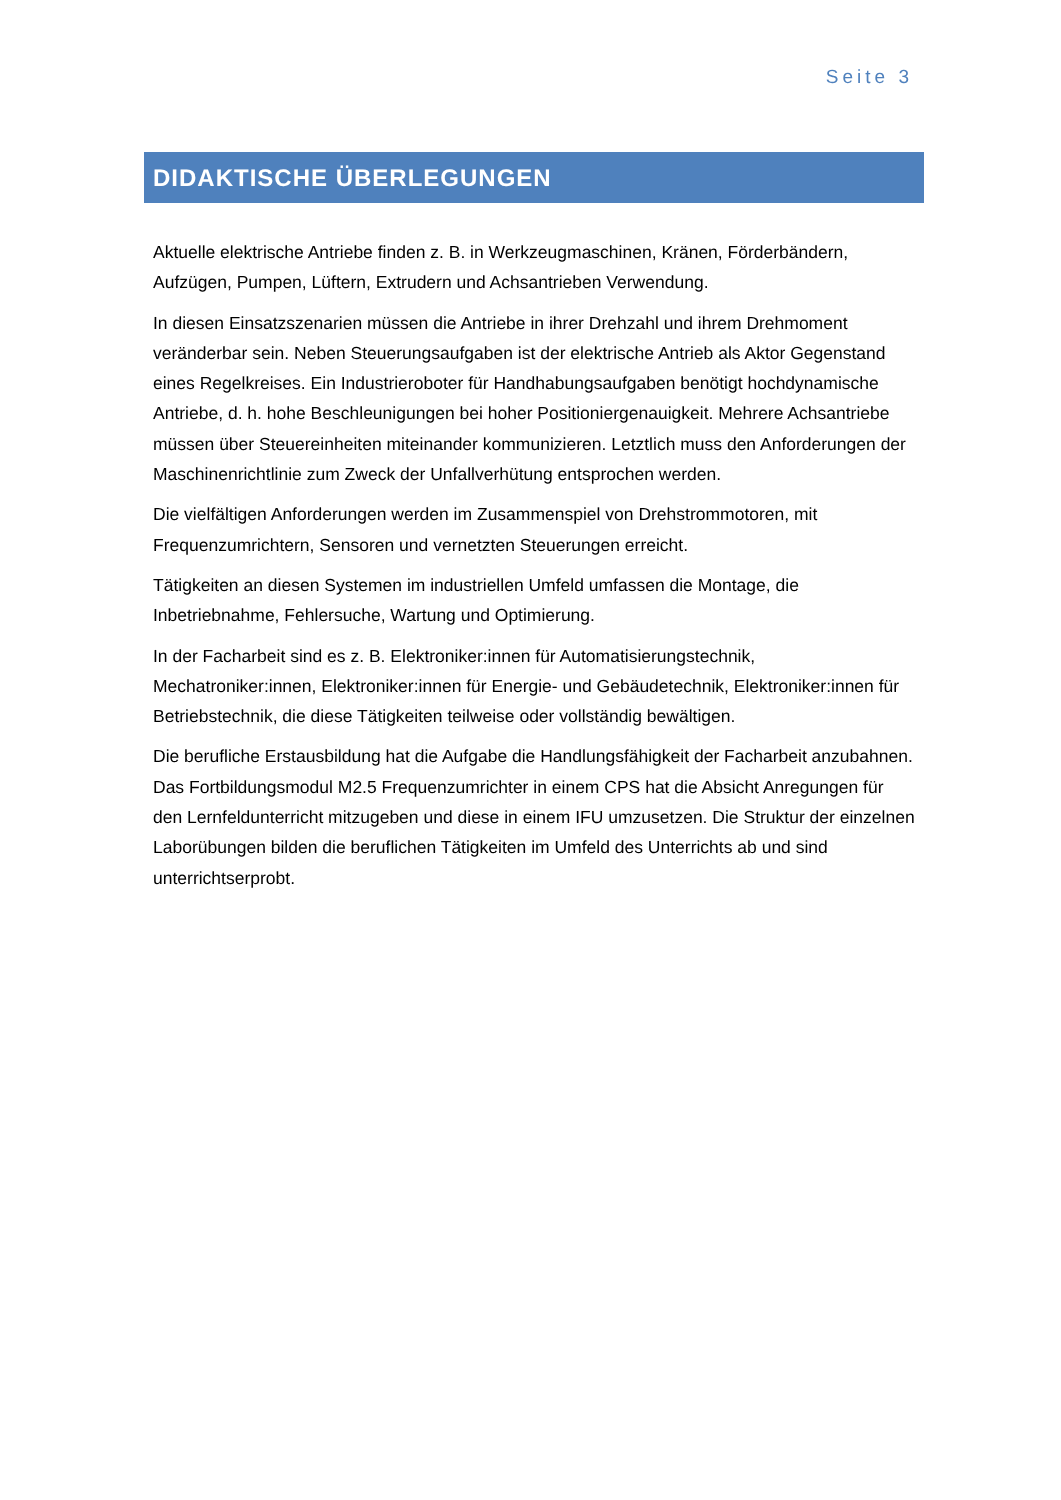Seite 3
DIDAKTISCHE ÜBERLEGUNGEN
Aktuelle elektrische Antriebe finden z. B. in Werkzeugmaschinen, Kränen, Förderbändern, Aufzügen, Pumpen, Lüftern, Extrudern und Achsantrieben Verwendung.
In diesen Einsatzszenarien müssen die Antriebe in ihrer Drehzahl und ihrem Drehmoment veränderbar sein. Neben Steuerungsaufgaben ist der elektrische Antrieb als Aktor Gegenstand eines Regelkreises. Ein Industrieroboter für Handhabungsaufgaben benötigt hochdynamische Antriebe, d. h. hohe Beschleunigungen bei hoher Positioniergenauigkeit. Mehrere Achsantriebe müssen über Steuereinheiten miteinander kommunizieren. Letztlich muss den Anforderungen der Maschinenrichtlinie zum Zweck der Unfallverhütung entsprochen werden.
Die vielfältigen Anforderungen werden im Zusammenspiel von Drehstrommotoren, mit Frequenzumrichtern, Sensoren und vernetzten Steuerungen erreicht.
Tätigkeiten an diesen Systemen im industriellen Umfeld umfassen die Montage, die Inbetriebnahme, Fehlersuche, Wartung und Optimierung.
In der Facharbeit sind es z. B. Elektroniker:innen für Automatisierungstechnik, Mechatroniker:innen, Elektroniker:innen für Energie- und Gebäudetechnik, Elektroniker:innen für Betriebstechnik, die diese Tätigkeiten teilweise oder vollständig bewältigen.
Die berufliche Erstausbildung hat die Aufgabe die Handlungsfähigkeit der Facharbeit anzubahnen. Das Fortbildungsmodul M2.5 Frequenzumrichter in einem CPS hat die Absicht Anregungen für den Lernfeldunterricht mitzugeben und diese in einem IFU umzusetzen. Die Struktur der einzelnen Laborübungen bilden die beruflichen Tätigkeiten im Umfeld des Unterrichts ab und sind unterrichtserprobt.